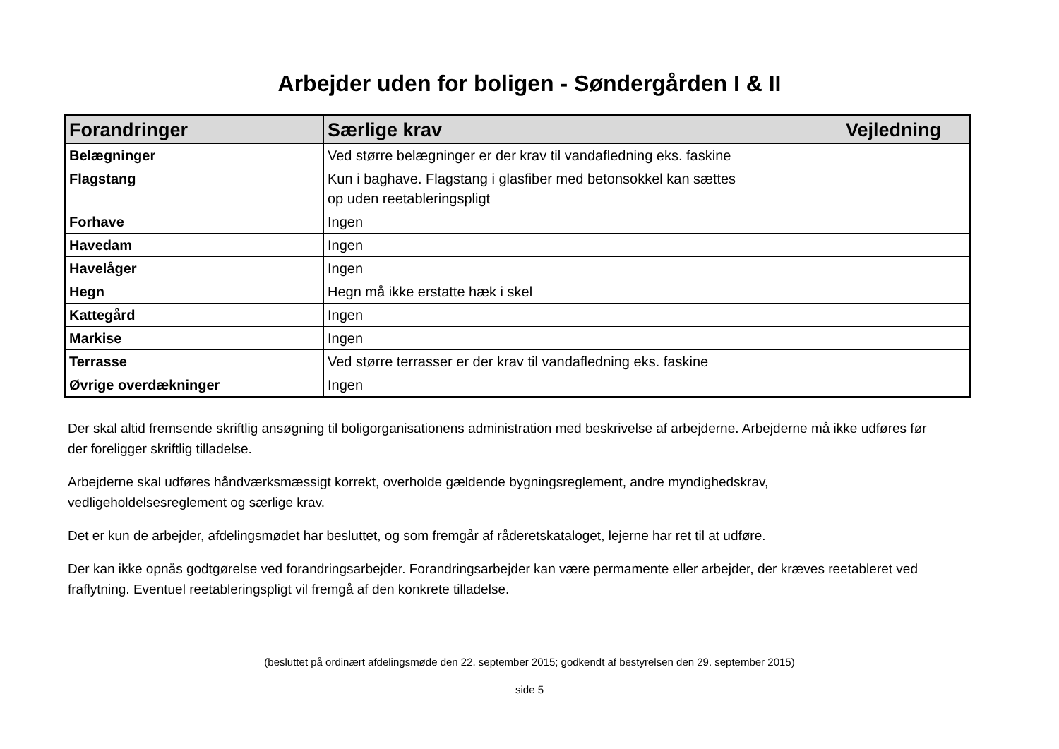Arbejder uden for boligen - Søndergården I & II
| Forandringer | Særlige krav | Vejledning |
| --- | --- | --- |
| Belægninger | Ved større belægninger er der krav til vandafledning eks. faskine | |
| Flagstang | Kun i baghave. Flagstang i glasfiber med betonsokkel kan sættes op uden reetableringspligt | |
| Forhave | Ingen | |
| Havedam | Ingen | |
| Havelåger | Ingen | |
| Hegn | Hegn må ikke erstatte hæk i skel | |
| Kattegård | Ingen | |
| Markise | Ingen | |
| Terrasse | Ved større terrasser er der krav til vandafledning eks. faskine | |
| Øvrige overdækninger | Ingen | |
Der skal altid fremsende skriftlig ansøgning til boligorganisationens administration med beskrivelse af arbejderne. Arbejderne må ikke udføres før der foreligger skriftlig tilladelse.
Arbejderne skal udføres håndværksmæssigt korrekt, overholde gældende bygningsreglement, andre myndighedskrav, vedligeholdelsesreglement og særlige krav.
Det er kun de arbejder, afdelingsmødet har besluttet, og som fremgår af råderetskataloget, lejerne har ret til at udføre.
Der kan ikke opnås godtgørelse ved forandringsarbejder. Forandringsarbejder kan være permamente eller arbejder, der kræves reetableret ved fraflytning. Eventuel reetableringspligt vil fremgå af den konkrete tilladelse.
(besluttet på ordinært afdelingsmøde den 22. september 2015; godkendt af bestyrelsen den 29. september 2015)
side 5